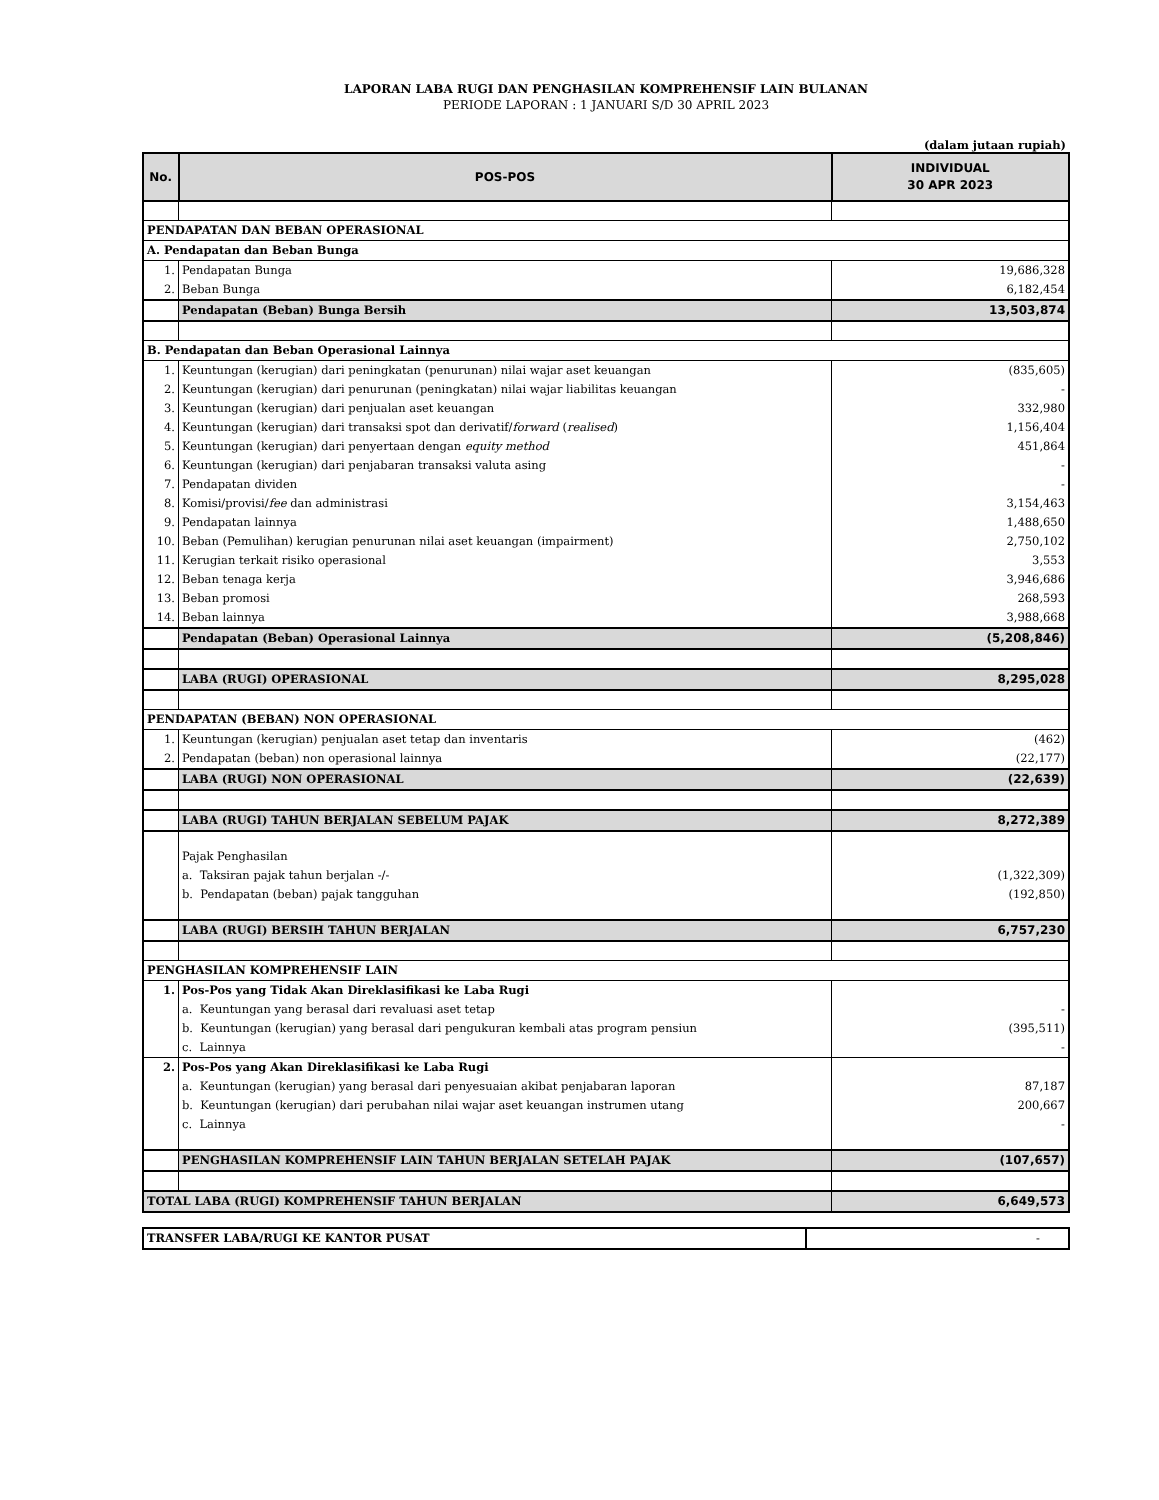LAPORAN LABA RUGI DAN PENGHASILAN KOMPREHENSIF LAIN BULANAN
PERIODE LAPORAN : 1 JANUARI S/D 30 APRIL 2023
(dalam jutaan rupiah)
| No. | POS-POS | INDIVIDUAL 30 APR 2023 |
| --- | --- | --- |
| PENDAPATAN DAN BEBAN OPERASIONAL | | |
| A. Pendapatan dan Beban Bunga | | |
| 1. | Pendapatan Bunga | 19,686,328 |
| 2. | Beban Bunga | 6,182,454 |
| | Pendapatan (Beban) Bunga Bersih | 13,503,874 |
| B. Pendapatan dan Beban Operasional Lainnya | | |
| 1. | Keuntungan (kerugian) dari peningkatan (penurunan) nilai wajar aset keuangan | (835,605) |
| 2. | Keuntungan (kerugian) dari penurunan (peningkatan) nilai wajar liabilitas keuangan | - |
| 3. | Keuntungan (kerugian) dari penjualan aset keuangan | 332,980 |
| 4. | Keuntungan (kerugian) dari transaksi spot dan derivatif/ forward ( realised ) | 1,156,404 |
| 5. | Keuntungan (kerugian) dari penyertaan dengan equity method | 451,864 |
| 6. | Keuntungan (kerugian) dari penjabaran transaksi valuta asing | - |
| 7. | Pendapatan dividen | - |
| 8. | Komisi/provisi/ fee dan administrasi | 3,154,463 |
| 9. | Pendapatan lainnya | 1,488,650 |
| 10. | Beban (Pemulihan) kerugian penurunan nilai aset keuangan (impairment) | 2,750,102 |
| 11. | Kerugian terkait risiko operasional | 3,553 |
| 12. | Beban tenaga kerja | 3,946,686 |
| 13. | Beban promosi | 268,593 |
| 14. | Beban lainnya | 3,988,668 |
| | Pendapatan (Beban) Operasional Lainnya | (5,208,846) |
| | LABA (RUGI) OPERASIONAL | 8,295,028 |
| PENDAPATAN (BEBAN) NON OPERASIONAL | | |
| 1. | Keuntungan (kerugian) penjualan aset tetap dan inventaris | (462) |
| 2. | Pendapatan (beban) non operasional lainnya | (22,177) |
| | LABA (RUGI) NON OPERASIONAL | (22,639) |
| | LABA (RUGI) TAHUN BERJALAN SEBELUM PAJAK | 8,272,389 |
| | Pajak Penghasilan | |
| | a. Taksiran pajak tahun berjalan -/- | (1,322,309) |
| | b. Pendapatan (beban) pajak tangguhan | (192,850) |
| | LABA (RUGI) BERSIH TAHUN BERJALAN | 6,757,230 |
| PENGHASILAN KOMPREHENSIF LAIN | | |
| 1. | Pos-Pos yang Tidak Akan Direklasifikasi ke Laba Rugi | |
| | a. Keuntungan yang berasal dari revaluasi aset tetap | - |
| | b. Keuntungan (kerugian) yang berasal dari pengukuran kembali atas program pensiun | (395,511) |
| | c. Lainnya | - |
| 2. | Pos-Pos yang Akan Direklasifikasi ke Laba Rugi | |
| | a. Keuntungan (kerugian) yang berasal dari penyesuaian akibat penjabaran laporan | 87,187 |
| | b. Keuntungan (kerugian) dari perubahan nilai wajar aset keuangan instrumen utang | 200,667 |
| | c. Lainnya | - |
| | PENGHASILAN KOMPREHENSIF LAIN TAHUN BERJALAN SETELAH PAJAK | (107,657) |
| TOTAL LABA (RUGI) KOMPREHENSIF TAHUN BERJALAN | | 6,649,573 |
| TRANSFER LABA/RUGI KE KANTOR PUSAT | - |